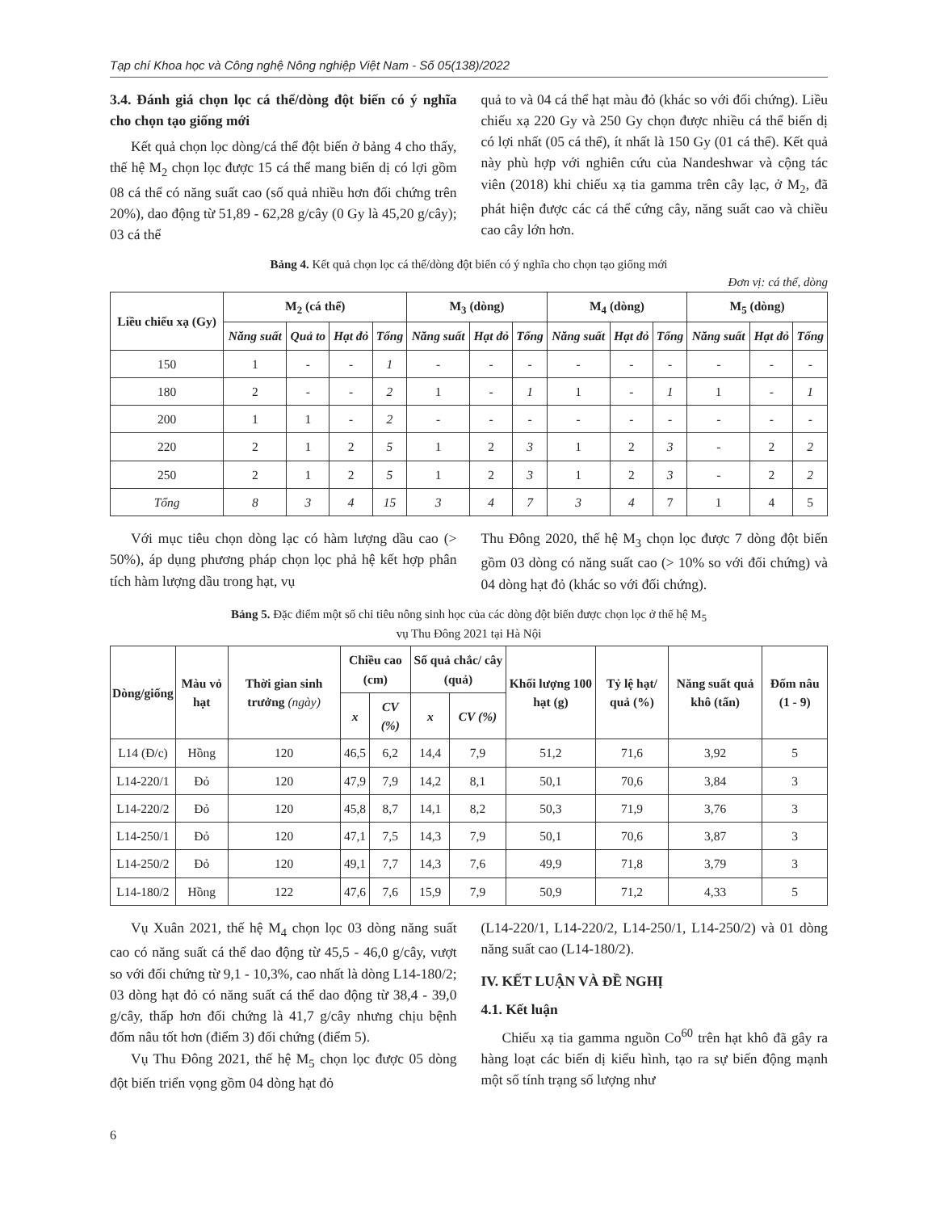Tạp chí Khoa học và Công nghệ Nông nghiệp Việt Nam - Số 05(138)/2022
3.4. Đánh giá chọn lọc cá thể/dòng đột biến có ý nghĩa cho chọn tạo giống mới
Kết quả chọn lọc dòng/cá thể đột biến ở bảng 4 cho thấy, thế hệ M<sub>2</sub> chọn lọc được 15 cá thể mang biến dị có lợi gồm 08 cá thể có năng suất cao (số quả nhiều hơn đối chứng trên 20%), dao động từ 51,89 - 62,28 g/cây (0 Gy là 45,20 g/cây); 03 cá thể
quả to và 04 cá thể hạt màu đỏ (khác so với đối chứng). Liều chiếu xạ 220 Gy và 250 Gy chọn được nhiều cá thể biến dị có lợi nhất (05 cá thể), ít nhất là 150 Gy (01 cá thể). Kết quả này phù hợp với nghiên cứu của Nandeshwar và cộng tác viên (2018) khi chiếu xạ tia gamma trên cây lạc, ở M<sub>2</sub>, đã phát hiện được các cá thể cứng cây, năng suất cao và chiều cao cây lớn hơn.
Bảng 4. Kết quả chọn lọc cá thể/dòng đột biến có ý nghĩa cho chọn tạo giống mới
Đơn vị: cá thể, dòng
| Liều chiếu xạ (Gy) | M<sub>2</sub> (cá thể) | | | | M<sub>3</sub> (dòng) | | | M<sub>4</sub> (dòng) | | | M<sub>5</sub> (dòng) | | |
| --- | --- | --- | --- | --- | --- | --- | --- | --- | --- | --- | --- | --- | --- |
| | Năng suất | Quả to | Hạt đỏ | Tổng | Năng suất | Hạt đỏ | Tổng | Năng suất | Hạt đỏ | Tổng | Năng suất | Hạt đỏ | Tổng |
| 150 | 1 | - | - | 1 | - | - | - | - | - | - | - | - | - |
| 180 | 2 | - | - | 2 | 1 | - | 1 | 1 | - | 1 | 1 | - | 1 |
| 200 | 1 | 1 | - | 2 | - | - | - | - | - | - | - | - | - |
| 220 | 2 | 1 | 2 | 5 | 1 | 2 | 3 | 1 | 2 | 3 | - | 2 | 2 |
| 250 | 2 | 1 | 2 | 5 | 1 | 2 | 3 | 1 | 2 | 3 | - | 2 | 2 |
| Tổng | 8 | 3 | 4 | 15 | 3 | 4 | 7 | 3 | 4 | 7 | 1 | 4 | 5 |
Với mục tiêu chọn dòng lạc có hàm lượng dầu cao (> 50%), áp dụng phương pháp chọn lọc phả hệ kết hợp phân tích hàm lượng dầu trong hạt, vụ
Thu Đông 2020, thế hệ M<sub>3</sub> chọn lọc được 7 dòng đột biến gồm 03 dòng có năng suất cao (> 10% so với đối chứng) và 04 dòng hạt đỏ (khác so với đối chứng).
Bảng 5. Đặc điểm một số chỉ tiêu nông sinh học của các dòng đột biến được chọn lọc ở thế hệ M<sub>5</sub>
vụ Thu Đông 2021 tại Hà Nội
| Dòng/giống | Màu vỏ hạt | Thời gian sinh trưởng (ngày) | Chiều cao (cm) | | Số quả chắc/ cây (quả) | | Khối lượng 100 hạt (g) | Tỷ lệ hạt/ quả (%) | Năng suất quả khô (tấn) | Đốm nâu (1 - 9) |
| --- | --- | --- | --- | --- | --- | --- | --- | --- | --- | --- |
| | | | x | CV (%) | x | CV (%) | | | | |
| L14 (Đ/c) | Hồng | 120 | 46,5 | 6,2 | 14,4 | 7,9 | 51,2 | 71,6 | 3,92 | 5 |
| L14-220/1 | Đỏ | 120 | 47,9 | 7,9 | 14,2 | 8,1 | 50,1 | 70,6 | 3,84 | 3 |
| L14-220/2 | Đỏ | 120 | 45,8 | 8,7 | 14,1 | 8,2 | 50,3 | 71,9 | 3,76 | 3 |
| L14-250/1 | Đỏ | 120 | 47,1 | 7,5 | 14,3 | 7,9 | 50,1 | 70,6 | 3,87 | 3 |
| L14-250/2 | Đỏ | 120 | 49,1 | 7,7 | 14,3 | 7,6 | 49,9 | 71,8 | 3,79 | 3 |
| L14-180/2 | Hồng | 122 | 47,6 | 7,6 | 15,9 | 7,9 | 50,9 | 71,2 | 4,33 | 5 |
Vụ Xuân 2021, thế hệ M<sub>4</sub> chọn lọc 03 dòng năng suất cao có năng suất cá thể dao động từ 45,5 - 46,0 g/cây, vượt so với đối chứng từ 9,1 - 10,3%, cao nhất là dòng L14-180/2; 03 dòng hạt đỏ có năng suất cá thể dao động từ 38,4 - 39,0 g/cây, thấp hơn đối chứng là 41,7 g/cây nhưng chịu bệnh đốm nâu tốt hơn (điểm 3) đối chứng (điểm 5).
Vụ Thu Đông 2021, thế hệ M<sub>5</sub> chọn lọc được 05 dòng đột biến triển vọng gồm 04 dòng hạt đỏ
(L14-220/1, L14-220/2, L14-250/1, L14-250/2) và 01 dòng năng suất cao (L14-180/2).
IV. KẾT LUẬN VÀ ĐỀ NGHỊ
4.1. Kết luận
Chiếu xạ tia gamma nguồn Co<sup>60</sup> trên hạt khô đã gây ra hàng loạt các biến dị kiểu hình, tạo ra sự biến động mạnh một số tính trạng số lượng như
6